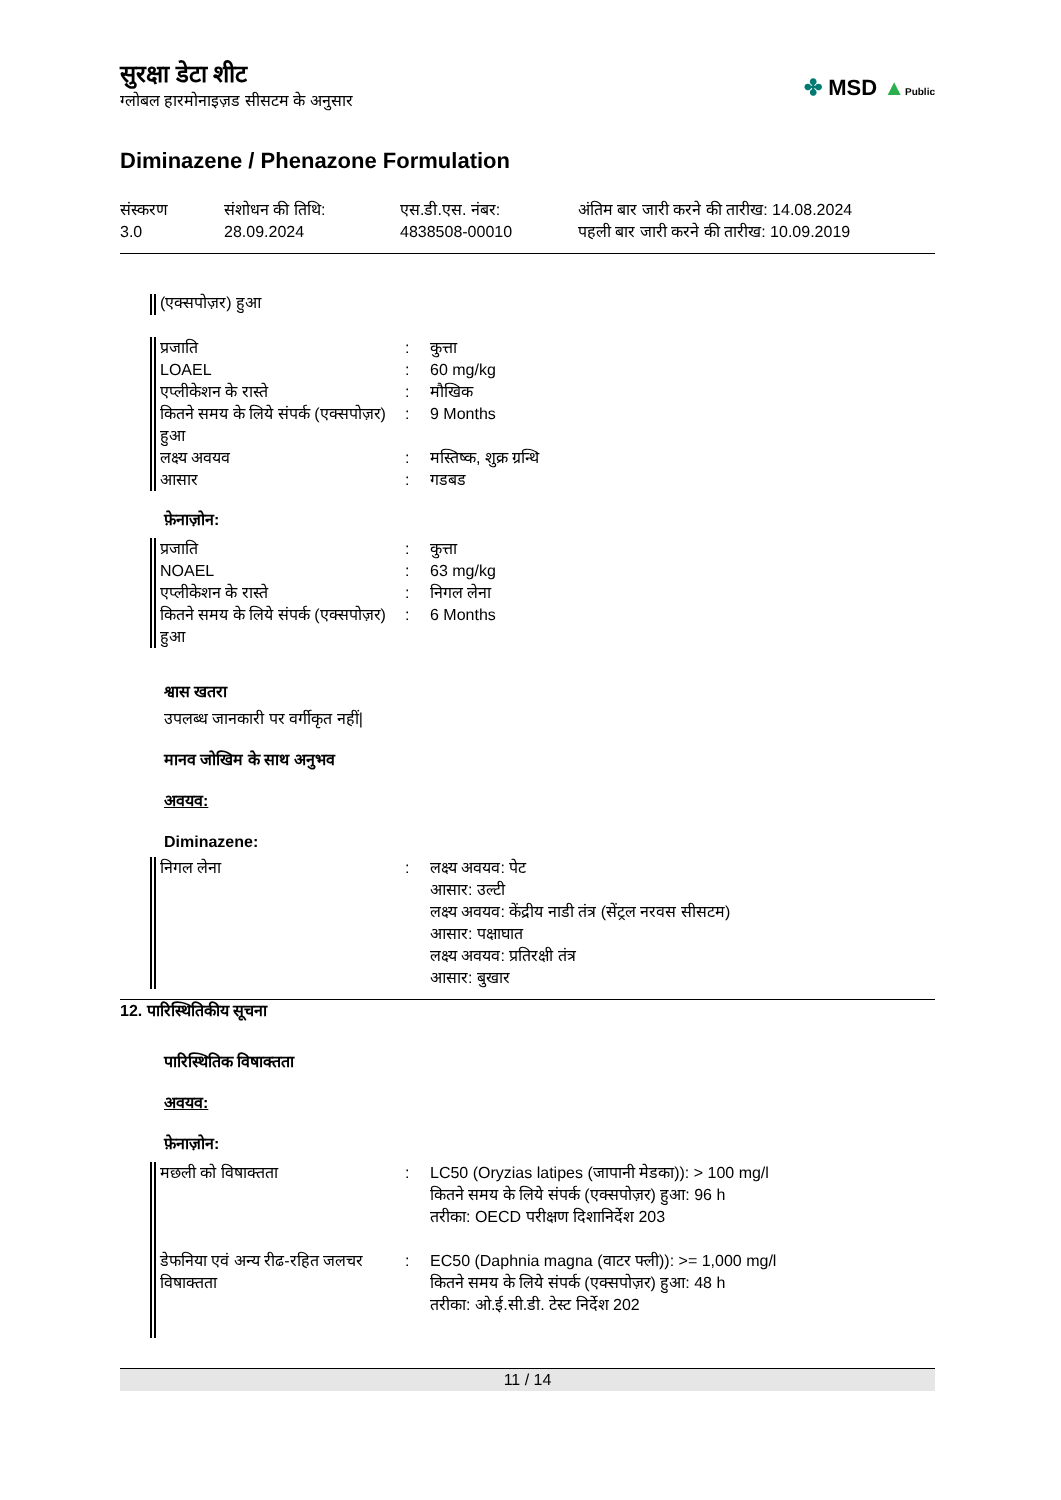सुरक्षा डेटा शीट
ग्लोबल हारमोनाइज़ड सीसटम के अनुसार
✤ MSD ▲Public
Diminazene / Phenazone Formulation
संस्करण
3.0
संशोधन की तिथि:
28.09.2024
एस.डी.एस. नंबर:
4838508-00010
अंतिम बार जारी करने की तारीख: 14.08.2024
पहली बार जारी करने की तारीख: 10.09.2019
(एक्सपोज़र) हुआ
| प्रजाति | : | कुत्ता |
| LOAEL | : | 60 mg/kg |
| एप्लीकेशन के रास्ते | : | मौखिक |
| कितने समय के लिये संपर्क (एक्सपोज़र) हुआ | : | 9 Months |
| लक्ष्य अवयव | : | मस्तिष्क, शुक्र ग्रन्थि |
| आसार | : | गडबड |
फ़ेनाज़ोन:
| प्रजाति | : | कुत्ता |
| NOAEL | : | 63 mg/kg |
| एप्लीकेशन के रास्ते | : | निगल लेना |
| कितने समय के लिये संपर्क (एक्सपोज़र) हुआ | : | 6 Months |
श्वास खतरा
उपलब्ध जानकारी पर वर्गीकृत नहीं|
मानव जोखिम के साथ अनुभव
अवयव:
Diminazene:
| निगल लेना | : | लक्ष्य अवयव: पेट आसार: उल्टी लक्ष्य अवयव: केंद्रीय नाडी तंत्र (सेंट्रल नरवस सीसटम) आसार: पक्षाघात लक्ष्य अवयव: प्रतिरक्षी तंत्र आसार: बुखार |
12. पारिस्थितिकीय सूचना
पारिस्थितिक विषाक्तता
अवयव:
फ़ेनाज़ोन:
| मछली को विषाक्तता | : | LC50 (Oryzias latipes (जापानी मेडका)): > 100 mg/l कितने समय के लिये संपर्क (एक्सपोज़र) हुआ: 96 h तरीका: OECD परीक्षण दिशानिर्देश 203 |
| डेफनिया एवं अन्य रीढ-रहित जलचर विषाक्तता | : | EC50 (Daphnia magna (वाटर फ्ली)): >= 1,000 mg/l कितने समय के लिये संपर्क (एक्सपोज़र) हुआ: 48 h तरीका: ओ.ई.सी.डी. टेस्ट निर्देश 202 |
11 / 14